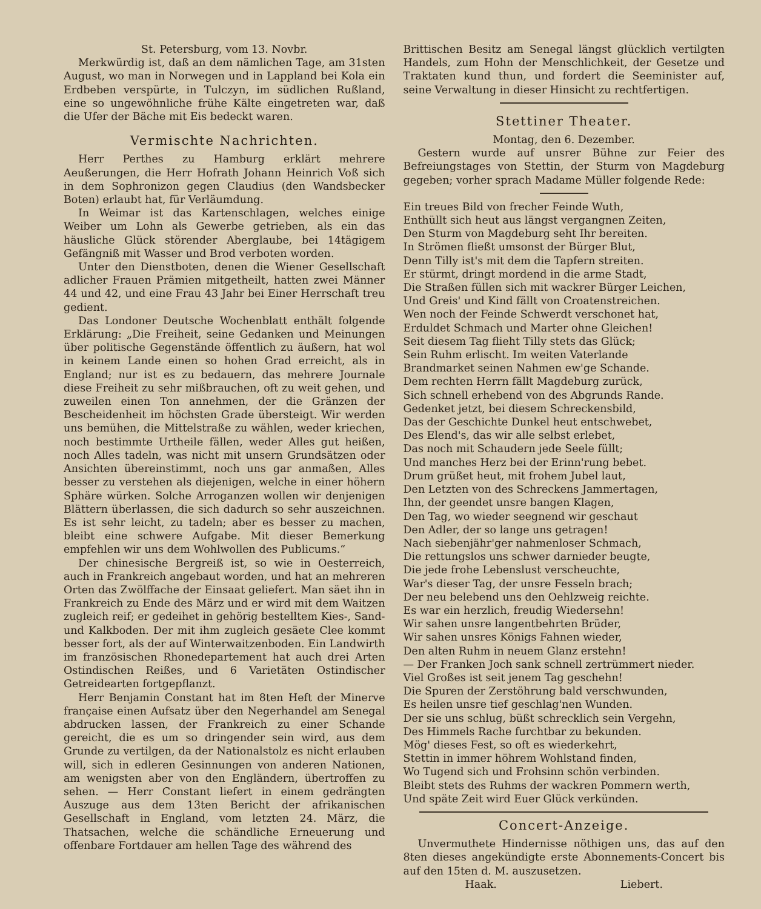St. Petersburg, vom 13. Novbr.
Merkwürdig ist, daß an dem nämlichen Tage, am 31sten August, wo man in Norwegen und in Lappland bei Kola ein Erdbeben verspürte, in Tulczyn, im südlichen Rußland, eine so ungewöhnliche frühe Kälte eingetreten war, daß die Ufer der Bäche mit Eis bedeckt waren.
Vermischte Nachrichten.
Herr Perthes zu Hamburg erklärt mehrere Aeußerungen, die Herr Hofrath Johann Heinrich Voß sich in dem Sophronizon gegen Claudius (den Wandsbecker Boten) erlaubt hat, für Verläumdung.
In Weimar ist das Kartenschlagen, welches einige Weiber um Lohn als Gewerbe getrieben, als ein das häusliche Glück störender Aberglaube, bei 14tägigem Gefängniß mit Wasser und Brod verboten worden.
Unter den Dienstboten, denen die Wiener Gesellschaft adlicher Frauen Prämien mitgetheilt, hatten zwei Männer 44 und 42, und eine Frau 43 Jahr bei Einer Herrschaft treu gedient.
Das Londoner Deutsche Wochenblatt enthält folgende Erklärung: „Die Freiheit, seine Gedanken und Meinungen über politische Gegenstände öffentlich zu äußern, hat wol in keinem Lande einen so hohen Grad erreicht, als in England; nur ist es zu bedauern, das mehrere Journale diese Freiheit zu sehr mißbrauchen, oft zu weit gehen, und zuweilen einen Ton annehmen, der die Gränzen der Bescheidenheit im höchsten Grade übersteigt. Wir werden uns bemühen, die Mittelstraße zu wählen, weder kriechen, noch bestimmte Urtheile fällen, weder Alles gut heißen, noch Alles tadeln, was nicht mit unsern Grundsätzen oder Ansichten übereinstimmt, noch uns gar anmaßen, Alles besser zu verstehen als diejenigen, welche in einer höhern Sphäre würken. Solche Arroganzen wollen wir denjenigen Blättern überlassen, die sich dadurch so sehr auszeichnen. Es ist sehr leicht, zu tadeln; aber es besser zu machen, bleibt eine schwere Aufgabe. Mit dieser Bemerkung empfehlen wir uns dem Wohlwollen des Publicums.“
Der chinesische Bergreiß ist, so wie in Oesterreich, auch in Frankreich angebaut worden, und hat an mehreren Orten das Zwölffache der Einsaat geliefert. Man säet ihn in Frankreich zu Ende des März und er wird mit dem Waitzen zugleich reif; er gedeihet in gehörig bestelltem Kies-, Sand- und Kalkboden. Der mit ihm zugleich gesäete Clee kommt besser fort, als der auf Winterwaitzenboden. Ein Landwirth im französischen Rhonedepartement hat auch drei Arten Ostindischen Reißes, und 6 Varietäten Ostindischer Getreidearten fortgepflanzt.
Herr Benjamin Constant hat im 8ten Heft der Minerve française einen Aufsatz über den Negerhandel am Senegal abdrucken lassen, der Frankreich zu einer Schande gereicht, die es um so dringender sein wird, aus dem Grunde zu vertilgen, da der Nationalstolz es nicht erlauben will, sich in edleren Gesinnungen von anderen Nationen, am wenigsten aber von den Engländern, übertroffen zu sehen. — Herr Constant liefert in einem gedrängten Auszuge aus dem 13ten Bericht der afrikanischen Gesellschaft in England, vom letzten 24. März, die Thatsachen, welche die schändliche Erneuerung und offenbare Fortdauer am hellen Tage des während des
Brittischen Besitz am Senegal längst glücklich vertilgten Handels, zum Hohn der Menschlichkeit, der Gesetze und Traktaten kund thun, und fordert die Seeminister auf, seine Verwaltung in dieser Hinsicht zu rechtfertigen.
Stettiner Theater.
Montag, den 6. Dezember.
Gestern wurde auf unsrer Bühne zur Feier des Befreiungstages von Stettin, der Sturm von Magdeburg gegeben; vorher sprach Madame Müller folgende Rede:
Ein treues Bild von frecher Feinde Wuth,
Enthüllt sich heut aus längst vergangnen Zeiten,
Den Sturm von Magdeburg seht Ihr bereiten.
In Strömen fließt umsonst der Bürger Blut,
Denn Tilly ist's mit dem die Tapfern streiten.
Er stürmt, dringt mordend in die arme Stadt,
Die Straßen füllen sich mit wackrer Bürger Leichen,
Und Greis' und Kind fällt von Croatenstreichen.
Wen noch der Feinde Schwerdt verschonet hat,
Erduldet Schmach und Marter ohne Gleichen!
Seit diesem Tag flieht Tilly stets das Glück;
Sein Ruhm erlischt. Im weiten Vaterlande
Brandmarket seinen Nahmen ew'ge Schande.
Dem rechten Herrn fällt Magdeburg zurück,
Sich schnell erhebend von des Abgrunds Rande.
Gedenket jetzt, bei diesem Schreckensbild,
Das der Geschichte Dunkel heut entschwebet,
Des Elend's, das wir alle selbst erlebet,
Das noch mit Schaudern jede Seele füllt;
Und manches Herz bei der Erinn'rung bebet.
Drum grüßet heut, mit frohem Jubel laut,
Den Letzten von des Schreckens Jammertagen,
Ihn, der geendet unsre bangen Klagen,
Den Tag, wo wieder seegnend wir geschaut
Den Adler, der so lange uns getragen!
Nach siebenjähr'ger nahmenloser Schmach,
Die rettungslos uns schwer darnieder beugte,
Die jede frohe Lebenslust verscheuchte,
War's dieser Tag, der unsre Fesseln brach;
Der neu belebend uns den Oehlzweig reichte.
Es war ein herzlich, freudig Wiedersehn!
Wir sahen unsre langentbehrten Brüder,
Wir sahen unsres Königs Fahnen wieder,
Den alten Ruhm in neuem Glanz erstehn!
— Der Franken Joch sank schnell zertrümmert nieder.
Viel Großes ist seit jenem Tag geschehn!
Die Spuren der Zerstöhrung bald verschwunden,
Es heilen unsre tief geschlag'nen Wunden.
Der sie uns schlug, büßt schrecklich sein Vergehn,
Des Himmels Rache furchtbar zu bekunden.
Mög' dieses Fest, so oft es wiederkehrt,
Stettin in immer höhrem Wohlstand finden,
Wo Tugend sich und Frohsinn schön verbinden.
Bleibt stets des Ruhms der wackren Pommern werth,
Und späte Zeit wird Euer Glück verkünden.
Concert-Anzeige.
Unvermuthete Hindernisse nöthigen uns, das auf den 8ten dieses angekündigte erste Abonnements-Concert bis auf den 15ten d. M. auszusetzen.
Haak. Liebert.